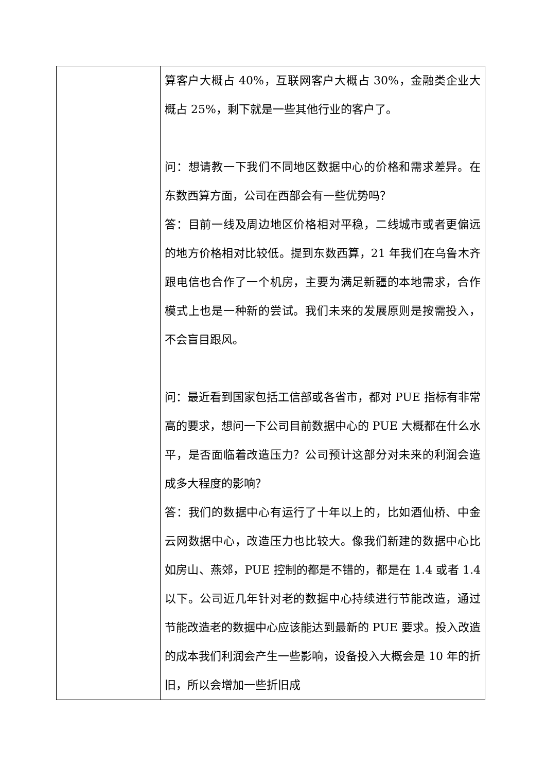| | 算客户大概占 40%，互联网客户大概占 30%，金融类企业大概占 25%，剩下就是一些其他行业的客户了。 问：想请教一下我们不同地区数据中心的价格和需求差异。在东数西算方面，公司在西部会有一些优势吗？ 答：目前一线及周边地区价格相对平稳，二线城市或者更偏远的地方价格相对比较低。提到东数西算，21 年我们在乌鲁木齐跟电信也合作了一个机房，主要为满足新疆的本地需求，合作模式上也是一种新的尝试。我们未来的发展原则是按需投入，不会盲目跟风。 问：最近看到国家包括工信部或各省市，都对 PUE 指标有非常高的要求，想问一下公司目前数据中心的 PUE 大概都在什么水平，是否面临着改造压力？公司预计这部分对未来的利润会造成多大程度的影响？ 答：我们的数据中心有运行了十年以上的，比如酒仙桥、中金云网数据中心，改造压力也比较大。像我们新建的数据中心比如房山、燕郊，PUE 控制的都是不错的，都是在 1.4 或者 1.4 以下。公司近几年针对老的数据中心持续进行节能改造，通过节能改造老的数据中心应该能达到最新的 PUE 要求。投入改造的成本我们利润会产生一些影响，设备投入大概会是 10 年的折旧，所以会增加一些折旧成 |